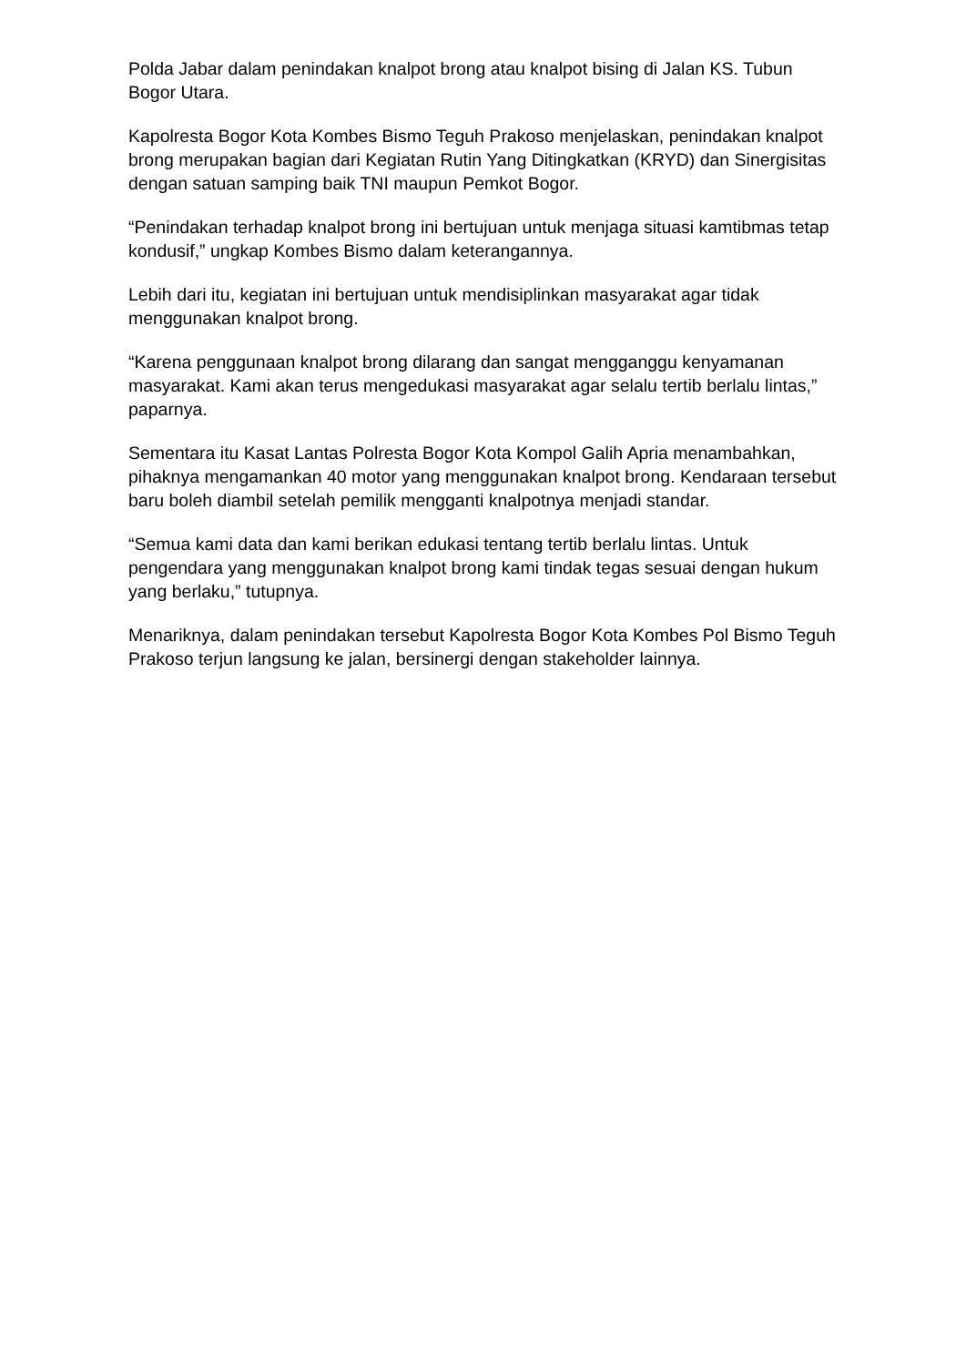Polda Jabar dalam penindakan knalpot brong atau knalpot bising di Jalan KS. Tubun Bogor Utara.
Kapolresta Bogor Kota Kombes Bismo Teguh Prakoso menjelaskan, penindakan knalpot brong merupakan bagian dari Kegiatan Rutin Yang Ditingkatkan (KRYD) dan Sinergisitas dengan satuan samping baik TNI maupun Pemkot Bogor.
“Penindakan terhadap knalpot brong ini bertujuan untuk menjaga situasi kamtibmas tetap kondusif,” ungkap Kombes Bismo dalam keterangannya.
Lebih dari itu, kegiatan ini bertujuan untuk mendisiplinkan masyarakat agar tidak menggunakan knalpot brong.
“Karena penggunaan knalpot brong dilarang dan sangat mengganggu kenyamanan masyarakat. Kami akan terus mengedukasi masyarakat agar selalu tertib berlalu lintas,” paparnya.
Sementara itu Kasat Lantas Polresta Bogor Kota Kompol Galih Apria menambahkan, pihaknya mengamankan 40 motor yang menggunakan knalpot brong. Kendaraan tersebut baru boleh diambil setelah pemilik mengganti knalpotnya menjadi standar.
“Semua kami data dan kami berikan edukasi tentang tertib berlalu lintas. Untuk pengendara yang menggunakan knalpot brong kami tindak tegas sesuai dengan hukum yang berlaku,” tutupnya.
Menariknya, dalam penindakan tersebut Kapolresta Bogor Kota Kombes Pol Bismo Teguh Prakoso terjun langsung ke jalan, bersinergi dengan stakeholder lainnya.